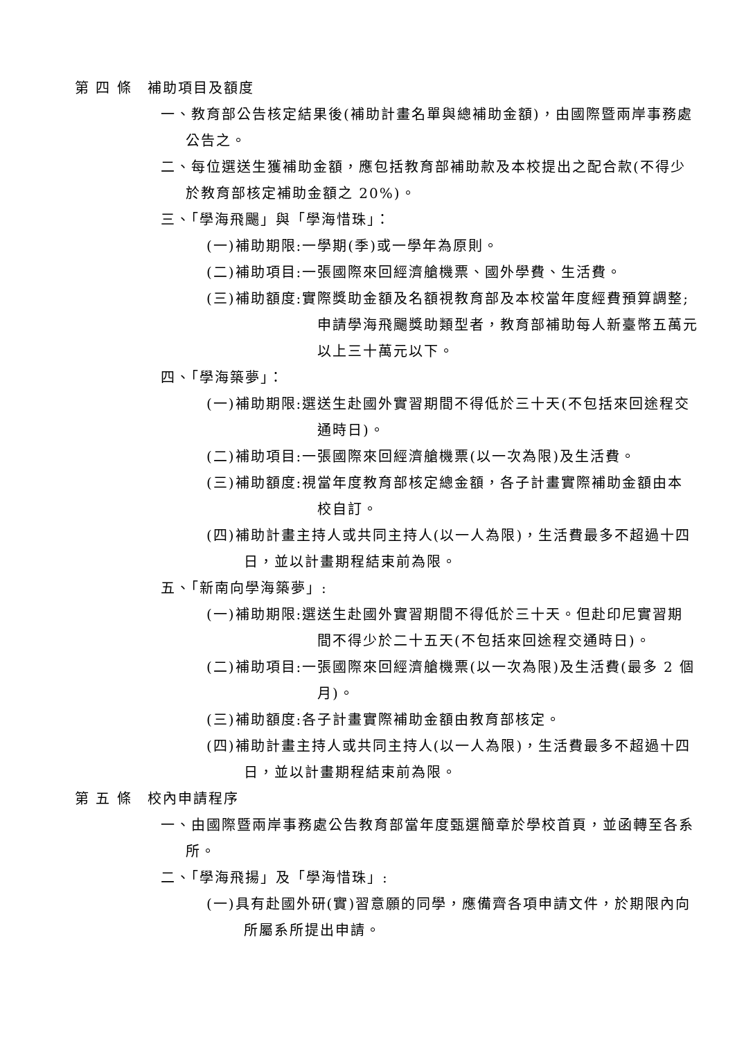第 四 條　補助項目及額度
一、教育部公告核定結果後(補助計畫名單與總補助金額)，由國際暨兩岸事務處公告之。
二、每位選送生獲補助金額，應包括教育部補助款及本校提出之配合款(不得少於教育部核定補助金額之 20%)。
三、「學海飛颺」與「學海惜珠」：
(一)補助期限:一學期(季)或一學年為原則。
(二)補助項目:一張國際來回經濟艙機票、國外學費、生活費。
(三)補助額度:實際獎助金額及名額視教育部及本校當年度經費預算調整;申請學海飛颺獎助類型者，教育部補助每人新臺幣五萬元以上三十萬元以下。
四、「學海築夢」：
(一)補助期限:選送生赴國外實習期間不得低於三十天(不包括來回途程交通時日)。
(二)補助項目:一張國際來回經濟艙機票(以一次為限)及生活費。
(三)補助額度:視當年度教育部核定總金額，各子計畫實際補助金額由本校自訂。
(四)補助計畫主持人或共同主持人(以一人為限)，生活費最多不超過十四日，並以計畫期程結束前為限。
五、「新南向學海築夢」:
(一)補助期限:選送生赴國外實習期間不得低於三十天。但赴印尼實習期間不得少於二十五天(不包括來回途程交通時日)。
(二)補助項目:一張國際來回經濟艙機票(以一次為限)及生活費(最多 2 個月)。
(三)補助額度:各子計畫實際補助金額由教育部核定。
(四)補助計畫主持人或共同主持人(以一人為限)，生活費最多不超過十四日，並以計畫期程結束前為限。
第 五 條　校內申請程序
一、由國際暨兩岸事務處公告教育部當年度甄選簡章於學校首頁，並函轉至各系所。
二、「學海飛揚」及「學海惜珠」:
(一)具有赴國外研(實)習意願的同學，應備齊各項申請文件，於期限內向所屬系所提出申請。